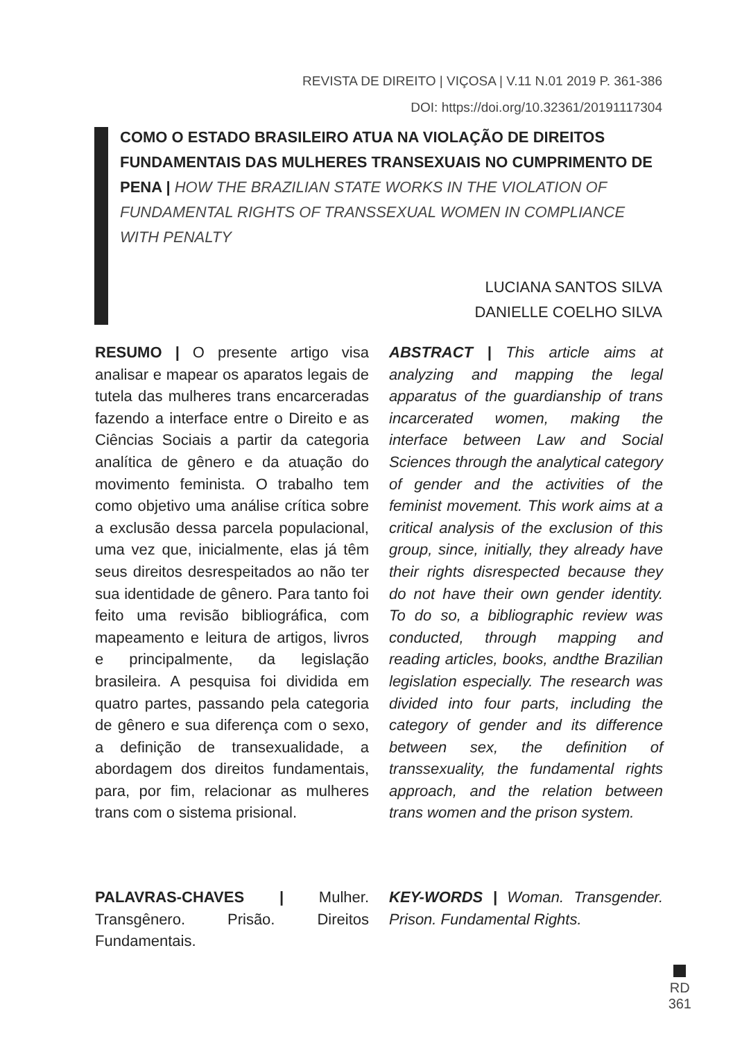REVISTA DE DIREITO | VIÇOSA | V.11 N.01 2019 P. 361-386
DOI: https://doi.org/10.32361/20191117304
COMO O ESTADO BRASILEIRO ATUA NA VIOLAÇÃO DE DIREITOS FUNDAMENTAIS DAS MULHERES TRANSEXUAIS NO CUMPRIMENTO DE PENA | HOW THE BRAZILIAN STATE WORKS IN THE VIOLATION OF FUNDAMENTAL RIGHTS OF TRANSSEXUAL WOMEN IN COMPLIANCE WITH PENALTY
LUCIANA SANTOS SILVA
DANIELLE COELHO SILVA
RESUMO | O presente artigo visa analisar e mapear os aparatos legais de tutela das mulheres trans encarceradas fazendo a interface entre o Direito e as Ciências Sociais a partir da categoria analítica de gênero e da atuação do movimento feminista. O trabalho tem como objetivo uma análise crítica sobre a exclusão dessa parcela populacional, uma vez que, inicialmente, elas já têm seus direitos desrespeitados ao não ter sua identidade de gênero. Para tanto foi feito uma revisão bibliográfica, com mapeamento e leitura de artigos, livros e principalmente, da legislação brasileira. A pesquisa foi dividida em quatro partes, passando pela categoria de gênero e sua diferença com o sexo, a definição de transexualidade, a abordagem dos direitos fundamentais, para, por fim, relacionar as mulheres trans com o sistema prisional.
ABSTRACT | This article aims at analyzing and mapping the legal apparatus of the guardianship of trans incarcerated women, making the interface between Law and Social Sciences through the analytical category of gender and the activities of the feminist movement. This work aims at a critical analysis of the exclusion of this group, since, initially, they already have their rights disrespected because they do not have their own gender identity. To do so, a bibliographic review was conducted, through mapping and reading articles, books, andthe Brazilian legislation especially. The research was divided into four parts, including the category of gender and its difference between sex, the definition of transsexuality, the fundamental rights approach, and the relation between trans women and the prison system.
PALAVRAS-CHAVES | Mulher. Transgênero. Prisão. Direitos Fundamentais.
KEY-WORDS | Woman. Transgender. Prison. Fundamental Rights.
RD
361